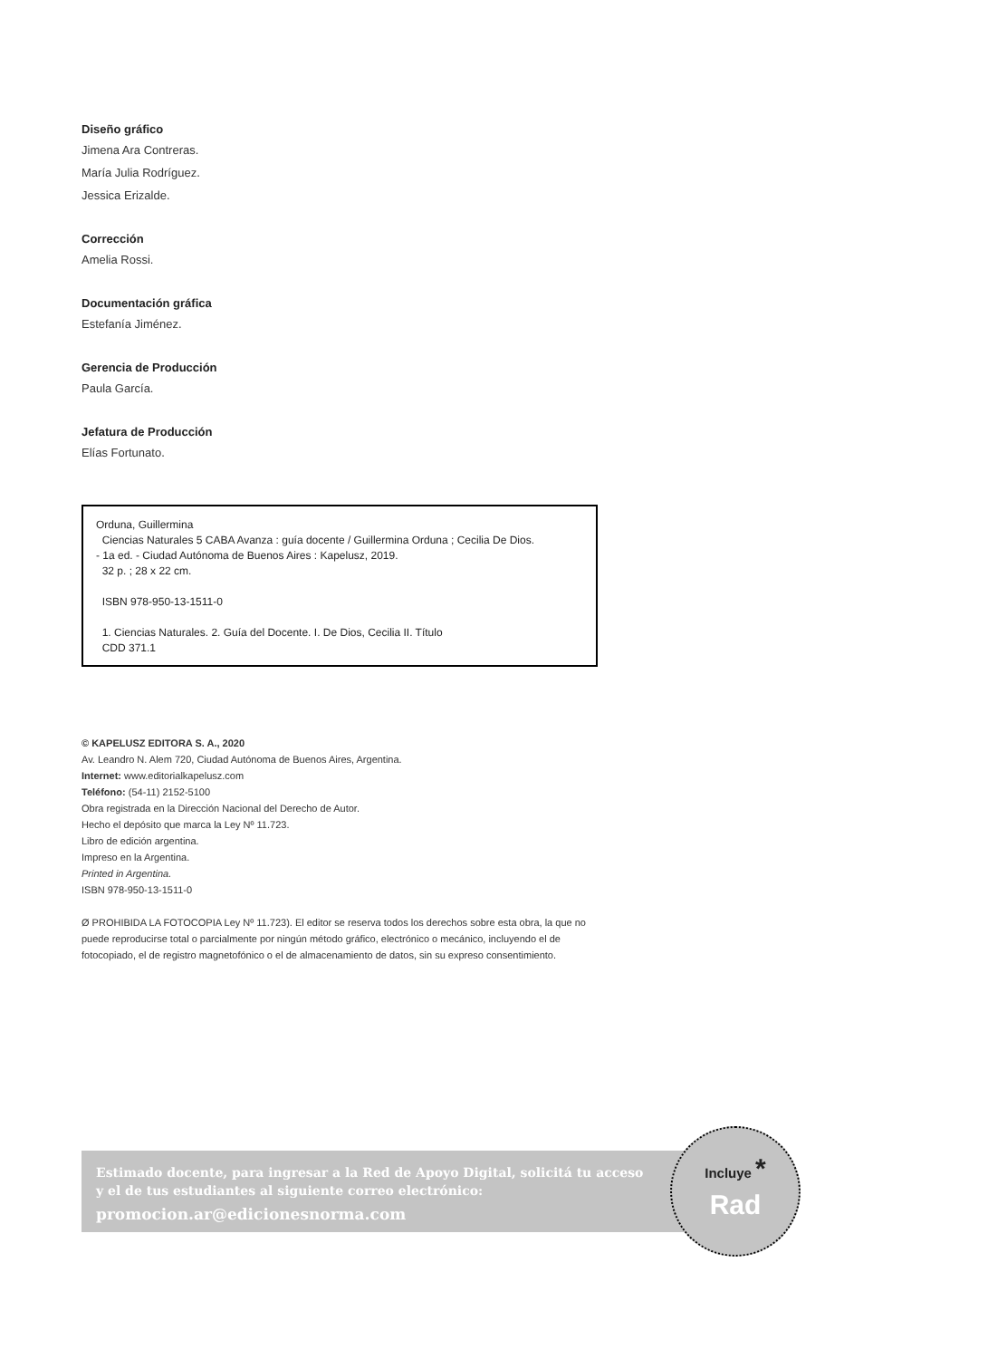Diseño gráfico
Jimena Ara Contreras.
María Julia Rodríguez.
Jessica Erizalde.
Corrección
Amelia Rossi.
Documentación gráfica
Estefanía Jiménez.
Gerencia de Producción
Paula García.
Jefatura de Producción
Elías Fortunato.
Orduna, Guillermina
Ciencias Naturales 5 CABA Avanza : guía docente / Guillermina Orduna ; Cecilia De Dios.
- 1a ed. - Ciudad Autónoma de Buenos Aires : Kapelusz, 2019.
32 p. ; 28 x 22 cm.
ISBN 978-950-13-1511-0
1. Ciencias Naturales. 2. Guía del Docente. I. De Dios, Cecilia II. Título
CDD 371.1
© KAPELUSZ EDITORA S. A., 2020
Av. Leandro N. Alem 720, Ciudad Autónoma de Buenos Aires, Argentina.
Internet: www.editorialkapelusz.com
Teléfono: (54-11) 2152-5100
Obra registrada en la Dirección Nacional del Derecho de Autor.
Hecho el depósito que marca la Ley Nº 11.723.
Libro de edición argentina.
Impreso en la Argentina.
Printed in Argentina.
ISBN 978-950-13-1511-0
Ø PROHIBIDA LA FOTOCOPIA Ley Nº 11.723). El editor se reserva todos los derechos sobre esta obra, la que no puede reproducirse total o parcialmente por ningún método gráfico, electrónico o mecánico, incluyendo el de fotocopiado, el de registro magnetofónico o el de almacenamiento de datos, sin su expreso consentimiento.
Estimado docente, para ingresar a la Red de Apoyo Digital, solicitá tu acceso
y el de tus estudiantes al siguiente correo electrónico:
promocion.ar@edicionesnorma.com
Incluye *
Rad